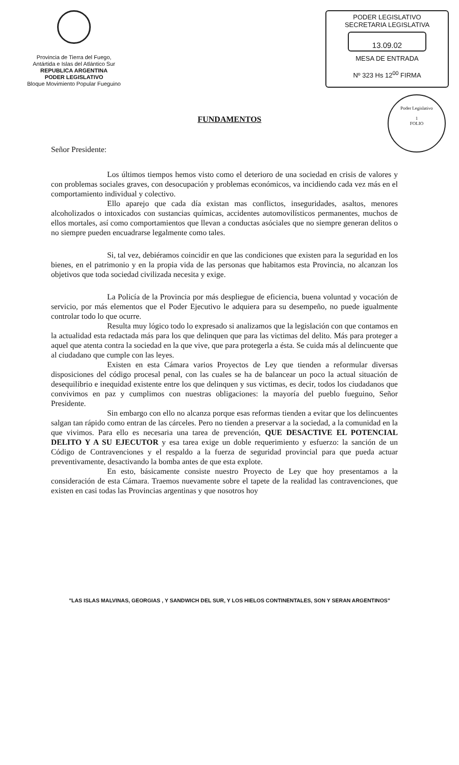Provincia de Tierra del Fuego,
Antártida e Islas del Atlántico Sur
REPUBLICA ARGENTINA
PODER LEGISLATIVO
Bloque Movimiento Popular Fueguino
PODER LEGISLATIVO
SECRETARIA LEGISLATIVA
13.09.02
MESA DE ENTRADA
Nº 323 Hs 12<sup>00</sup> FIRMA
Poder Legislativo
1
FOLIO
FUNDAMENTOS
Señor Presidente:
Los últimos tiempos hemos visto como el deterioro de una sociedad en crisis de valores y con problemas sociales graves, con desocupación y problemas económicos, va incidiendo cada vez más en el comportamiento individual y colectivo.
Ello aparejo que cada día existan mas conflictos, inseguridades, asaltos, menores alcoholizados o intoxicados con sustancias químicas, accidentes automovilísticos permanentes, muchos de ellos mortales, así como comportamientos que llevan a conductas asóciales que no siempre generan delitos o no siempre pueden encuadrarse legalmente como tales.
Si, tal vez, debiéramos coincidir en que las condiciones que existen para la seguridad en los bienes, en el patrimonio y en la propia vida de las personas que habitamos esta Provincia, no alcanzan los objetivos que toda sociedad civilizada necesita y exige.
La Policía de la Provincia por más despliegue de eficiencia, buena voluntad y vocación de servicio, por más elementos que el Poder Ejecutivo le adquiera para su desempeño, no puede igualmente controlar todo lo que ocurre.
Resulta muy lógico todo lo expresado si analizamos que la legislación con que contamos en la actualidad esta redactada más para los que delinquen que para las victimas del delito. Más para proteger a aquel que atenta contra la sociedad en la que vive, que para protegerla a ésta. Se cuida más al delincuente que al ciudadano que cumple con las leyes.
Existen en esta Cámara varios Proyectos de Ley que tienden a reformular diversas disposiciones del código procesal penal, con las cuales se ha de balancear un poco la actual situación de desequilibrio e inequidad existente entre los que delinquen y sus victimas, es decir, todos los ciudadanos que convivimos en paz y cumplimos con nuestras obligaciones: la mayoría del pueblo fueguino, Señor Presidente.
Sin embargo con ello no alcanza porque esas reformas tienden a evitar que los delincuentes salgan tan rápido como entran de las cárceles. Pero no tienden a preservar a la sociedad, a la comunidad en la que vivimos. Para ello es necesaria una tarea de prevención, QUE DESACTIVE EL POTENCIAL DELITO Y A SU EJECUTOR y esa tarea exige un doble requerimiento y esfuerzo: la sanción de un Código de Contravenciones y el respaldo a la fuerza de seguridad provincial para que pueda actuar preventivamente, desactivando la bomba antes de que esta explote.
En esto, básicamente consiste nuestro Proyecto de Ley que hoy presentamos a la consideración de esta Cámara. Traemos nuevamente sobre el tapete de la realidad las contravenciones, que existen en casi todas las Provincias argentinas y que nosotros hoy
"LAS ISLAS MALVINAS, GEORGIAS , Y SANDWICH DEL SUR, Y LOS HIELOS CONTINENTALES, SON Y SERAN ARGENTINOS"